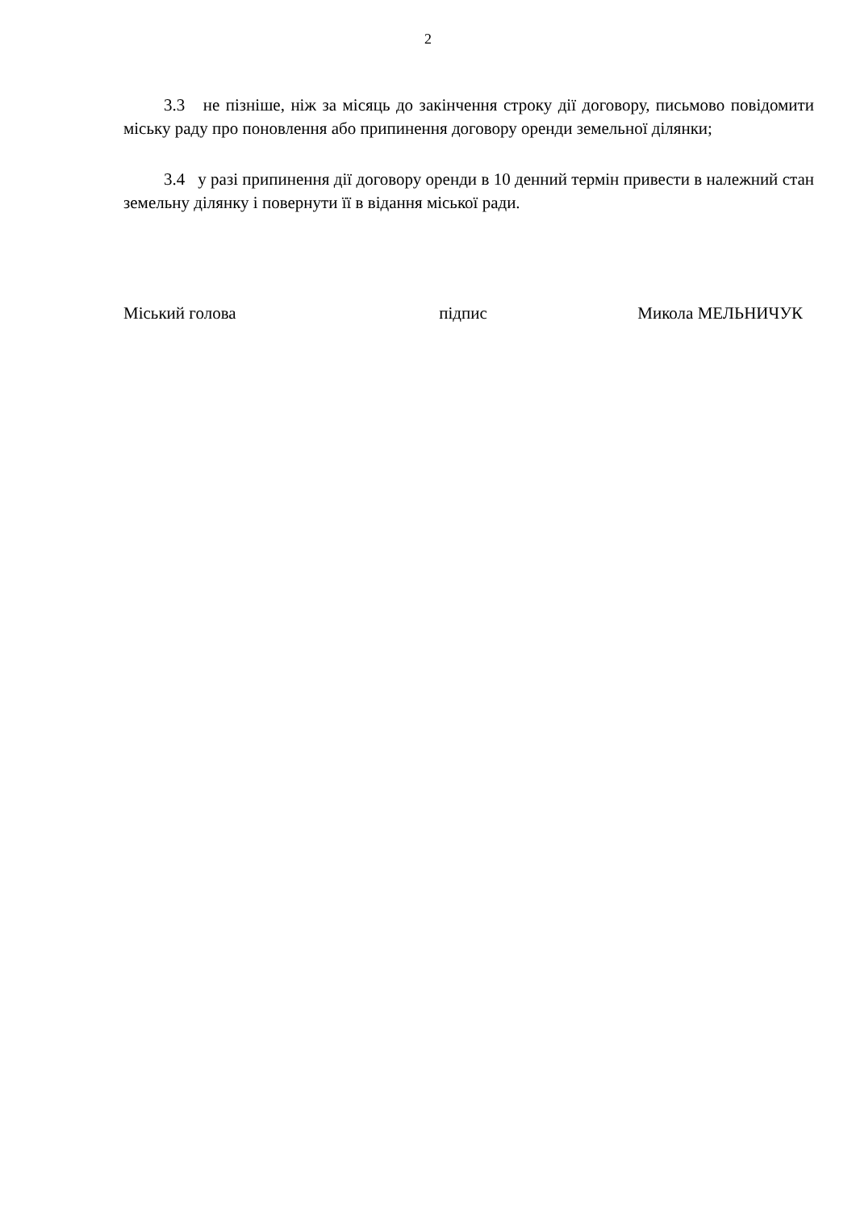2
3.3 не пізніше, ніж за місяць до закінчення строку дії договору, письмово повідомити міську раду про поновлення або припинення договору оренди земельної ділянки;
3.4 у разі припинення дії договору оренди в 10 денний термін привести в належний стан земельну ділянку і повернути її в відання міської ради.
Міський голова підпис Микола МЕЛЬНИЧУК